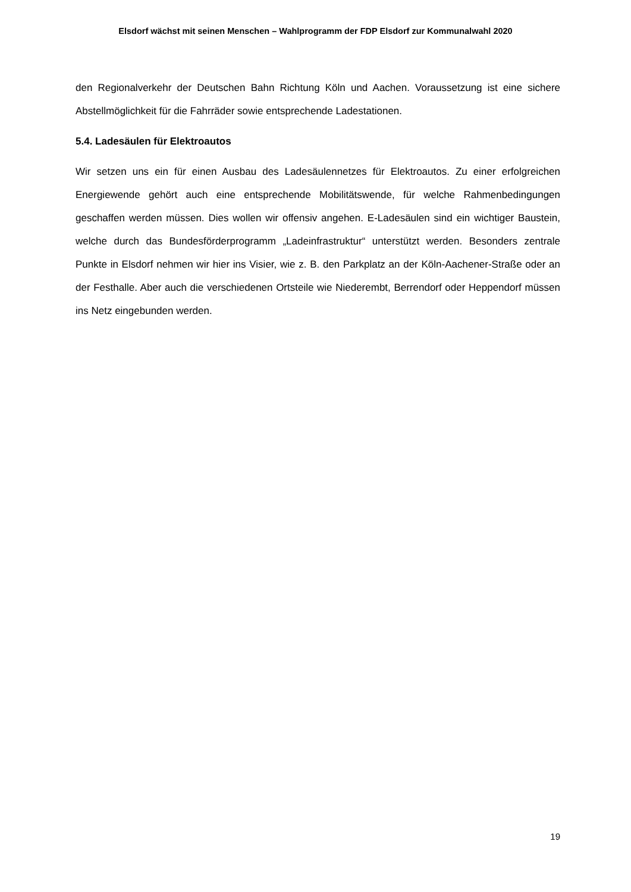Elsdorf wächst mit seinen Menschen – Wahlprogramm der FDP Elsdorf zur Kommunalwahl 2020
den Regionalverkehr der Deutschen Bahn Richtung Köln und Aachen. Voraussetzung ist eine sichere Abstellmöglichkeit für die Fahrräder sowie entsprechende Ladestationen.
5.4. Ladesäulen für Elektroautos
Wir setzen uns ein für einen Ausbau des Ladesäulennetzes für Elektroautos. Zu einer erfolgreichen Energiewende gehört auch eine entsprechende Mobilitätswende, für welche Rahmenbedingungen geschaffen werden müssen. Dies wollen wir offensiv angehen. E-Ladesäulen sind ein wichtiger Baustein, welche durch das Bundesförderprogramm „Ladeinfrastruktur“ unterstützt werden. Besonders zentrale Punkte in Elsdorf nehmen wir hier ins Visier, wie z. B. den Parkplatz an der Köln-Aachener-Straße oder an der Festhalle. Aber auch die verschiedenen Ortsteile wie Niederembt, Berrendorf oder Heppendorf müssen ins Netz eingebunden werden.
19